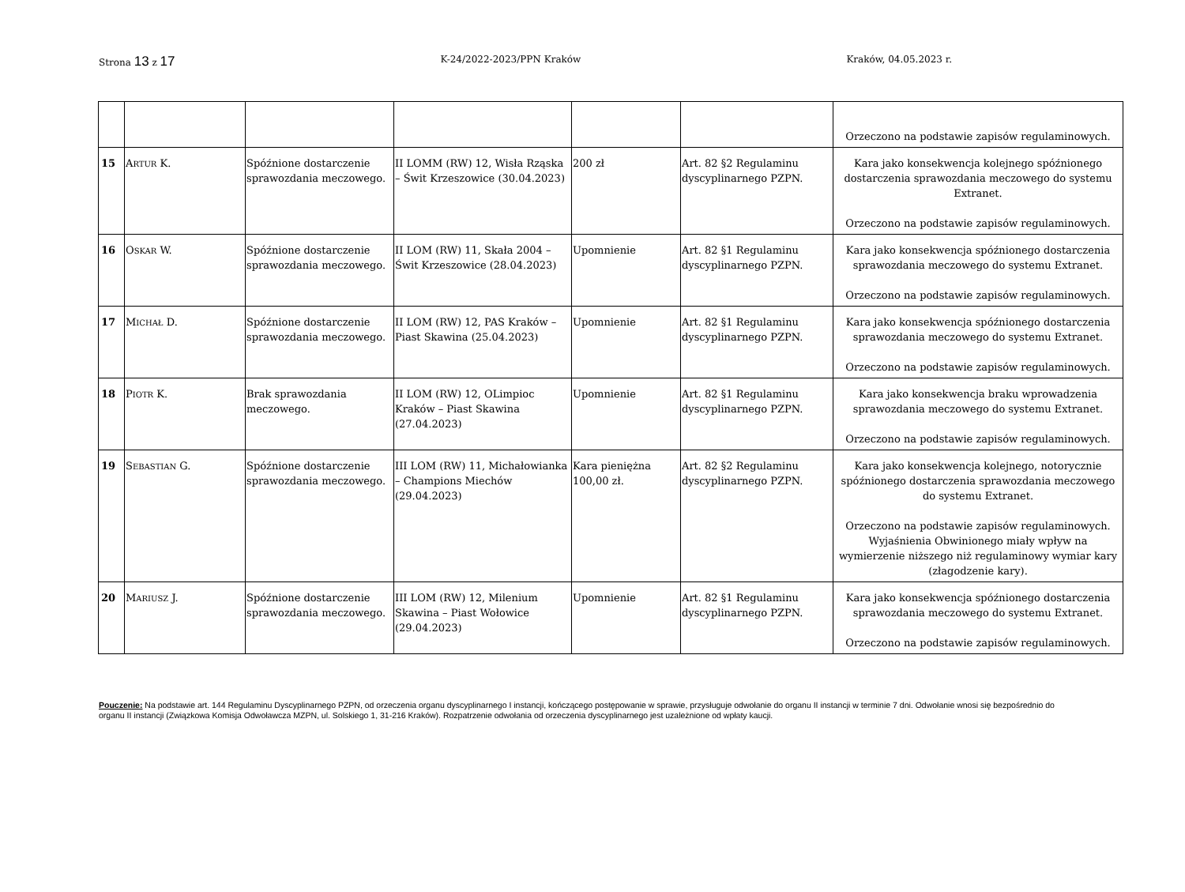Strona 13 z 17 K-24/2022-2023/PPN Kraków Kraków, 04.05.2023 r.
| | | | | | | Orzeczono na podstawie zapisów regulaminowych. |
| 15 | A RTUR K. | Spóźnione dostarczenie sprawozdania meczowego. | II LOMM (RW) 12, Wisła Rząska – Świt Krzeszowice (30.04.2023) | 200 zł | Art. 82 §2 Regulaminu dyscyplinarnego PZPN. | Kara jako konsekwencja kolejnego spóźnionego dostarczenia sprawozdania meczowego do systemu Extranet. Orzeczono na podstawie zapisów regulaminowych. |
| 16 | O SKAR W. | Spóźnione dostarczenie sprawozdania meczowego. | II LOM (RW) 11, Skała 2004 – Świt Krzeszowice (28.04.2023) | Upomnienie | Art. 82 §1 Regulaminu dyscyplinarnego PZPN. | Kara jako konsekwencja spóźnionego dostarczenia sprawozdania meczowego do systemu Extranet. Orzeczono na podstawie zapisów regulaminowych. |
| 17 | M ICHAŁ D. | Spóźnione dostarczenie sprawozdania meczowego. | II LOM (RW) 12, PAS Kraków – Piast Skawina (25.04.2023) | Upomnienie | Art. 82 §1 Regulaminu dyscyplinarnego PZPN. | Kara jako konsekwencja spóźnionego dostarczenia sprawozdania meczowego do systemu Extranet. Orzeczono na podstawie zapisów regulaminowych. |
| 18 | P IOTR K. | Brak sprawozdania meczowego. | II LOM (RW) 12, OLimpioc Kraków – Piast Skawina (27.04.2023) | Upomnienie | Art. 82 §1 Regulaminu dyscyplinarnego PZPN. | Kara jako konsekwencja braku wprowadzenia sprawozdania meczowego do systemu Extranet. Orzeczono na podstawie zapisów regulaminowych. |
| 19 | S EBASTIAN G. | Spóźnione dostarczenie sprawozdania meczowego. | III LOM (RW) 11, Michałowianka – Champions Miechów (29.04.2023) | Kara pieniężna 100,00 zł. | Art. 82 §2 Regulaminu dyscyplinarnego PZPN. | Kara jako konsekwencja kolejnego, notorycznie spóźnionego dostarczenia sprawozdania meczowego do systemu Extranet. Orzeczono na podstawie zapisów regulaminowych. Wyjaśnienia Obwinionego miały wpływ na wymierzenie niższego niż regulaminowy wymiar kary (złagodzenie kary). |
| 20 | M ARIUSZ J. | Spóźnione dostarczenie sprawozdania meczowego. | III LOM (RW) 12, Milenium Skawina – Piast Wołowice (29.04.2023) | Upomnienie | Art. 82 §1 Regulaminu dyscyplinarnego PZPN. | Kara jako konsekwencja spóźnionego dostarczenia sprawozdania meczowego do systemu Extranet. Orzeczono na podstawie zapisów regulaminowych. |
Pouczenie: Na podstawie art. 144 Regulaminu Dyscyplinarnego PZPN, od orzeczenia organu dyscyplinarnego I instancji, kończącego postępowanie w sprawie, przysługuje odwołanie do organu II instancji w terminie 7 dni. Odwołanie wnosi się bezpośrednio do organu II instancji (Związkowa Komisja Odwoławcza MZPN, ul. Solskiego 1, 31-216 Kraków). Rozpatrzenie odwołania od orzeczenia dyscyplinarnego jest uzależnione od wpłaty kaucji.